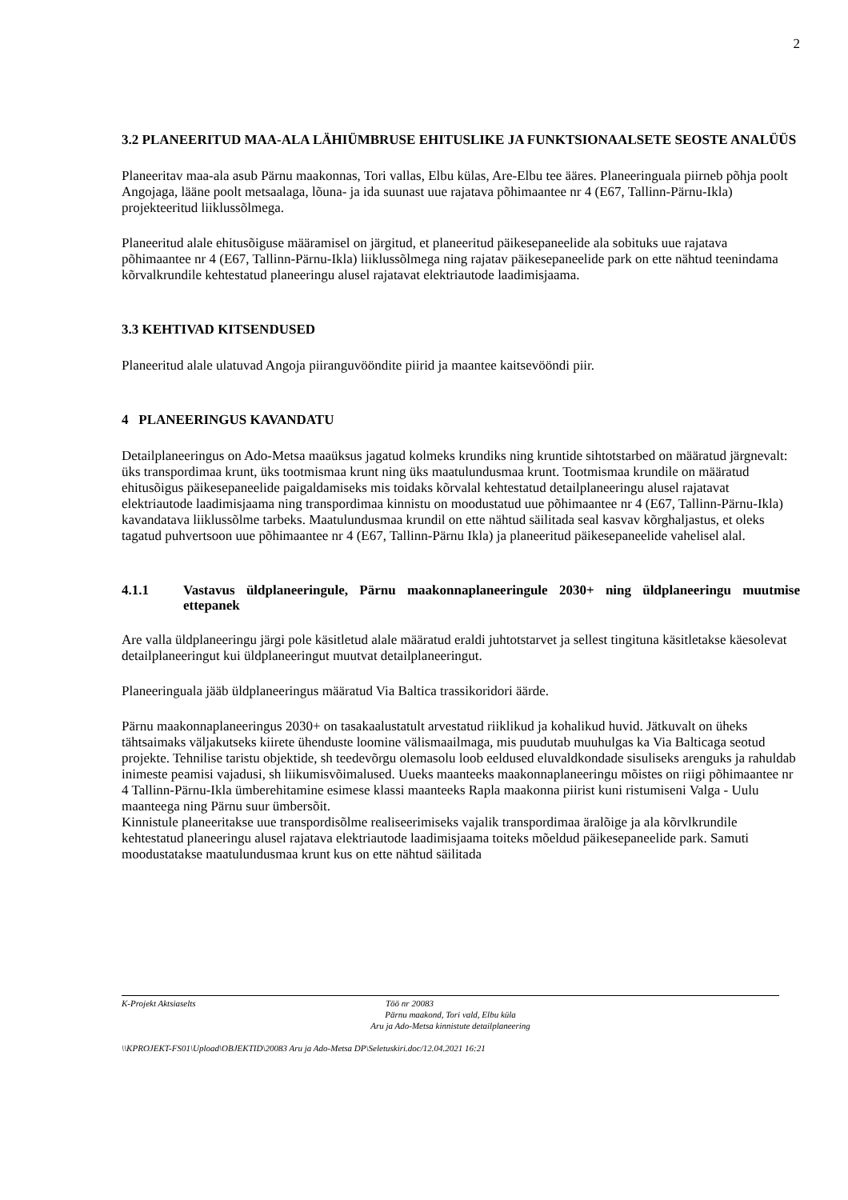2
3.2 PLANEERITUD MAA-ALA LÄHIÜMBRUSE EHITUSLIKE JA FUNKTSIONAALSETE SEOSTE ANALÜÜS
Planeeritav maa-ala asub Pärnu maakonnas, Tori vallas, Elbu külas, Are-Elbu tee ääres. Planeeringuala piirneb põhja poolt Angojaga, lääne poolt metsaalaga, lõuna- ja ida suunast uue rajatava põhimaantee nr 4 (E67, Tallinn-Pärnu-Ikla) projekteeritud liiklussõlmega.
Planeeritud alale ehitusõiguse määramisel on järgitud, et planeeritud päikesepaneelide ala sobituks uue rajatava põhimaantee nr 4 (E67, Tallinn-Pärnu-Ikla) liiklussõlmega ning rajatav päikesepaneelide park on ette nähtud teenindama kõrvalkrundile kehtestatud planeeringu alusel rajatavat elektriautode laadimisjaama.
3.3 KEHTIVAD KITSENDUSED
Planeeritud alale ulatuvad Angoja piiranguvööndite piirid ja maantee kaitsevööndi piir.
4 PLANEERINGUS KAVANDATU
Detailplaneeringus on Ado-Metsa maaüksus jagatud kolmeks krundiks ning kruntide sihtotstarbed on määratud järgnevalt: üks transpordimaa krunt, üks tootmismaa krunt ning üks maatulundusmaa krunt. Tootmismaa krundile on määratud ehitusõigus päikesepaneelide paigaldamiseks mis toidaks kõrvalal kehtestatud detailplaneeringu alusel rajatavat elektriautode laadimisjaama ning transpordimaa kinnistu on moodustatud uue põhimaantee nr 4 (E67, Tallinn-Pärnu-Ikla) kavandatava liiklussõlme tarbeks. Maatulundusmaa krundil on ette nähtud säilitada seal kasvav kõrghaljastus, et oleks tagatud puhvertsoon uue põhimaantee nr 4 (E67, Tallinn-Pärnu Ikla) ja planeeritud päikesepaneelide vahelisel alal.
4.1.1 Vastavus üldplaneeringule, Pärnu maakonnaplaneeringule 2030+ ning üldplaneeringu muutmise ettepanek
Are valla üldplaneeringu järgi pole käsitletud alale määratud eraldi juhtotstarvet ja sellest tingituna käsitletakse käesolevat detailplaneeringut kui üldplaneeringut muutvat detailplaneeringut.
Planeeringuala jääb üldplaneeringus määratud Via Baltica trassikoridori äärde.
Pärnu maakonnaplaneeringus 2030+ on tasakaalustatult arvestatud riiklikud ja kohalikud huvid. Jätkuvalt on üheks tähtsaimaks väljakutseks kiirete ühenduste loomine välismaailmaga, mis puudutab muuhulgas ka Via Balticaga seotud projekte. Tehnilise taristu objektide, sh teedevõrgu olemasolu loob eeldused eluvaldkondade sisuliseks arenguks ja rahuldab inimeste peamisi vajadusi, sh liikumisvõimalused. Uueks maanteeks maakonnaplaneeringu mõistes on riigi põhimaantee nr 4 Tallinn-Pärnu-Ikla ümberehitamine esimese klassi maanteeks Rapla maakonna piirist kuni ristumiseni Valga - Uulu maanteega ning Pärnu suur ümbersõit.
Kinnistule planeeritakse uue transpordisõlme realiseerimiseks vajalik transpordimaa äralõige ja ala kõrvlkrundile kehtestatud planeeringu alusel rajatava elektriautode laadimisjaama toiteks mõeldud päikesepaneelide park. Samuti moodustatakse maatulundusmaa krunt kus on ette nähtud säilitada
K-Projekt Aktsiaselts Töö nr 20083
Pärnu maakond, Tori vald, Elbu küla
Aru ja Ado-Metsa kinnistute detailplaneering
\\KPROJEKT-FS01\Upload\OBJEKTID\20083 Aru ja Ado-Metsa DP\Seletuskiri.doc/12.04.2021 16:21